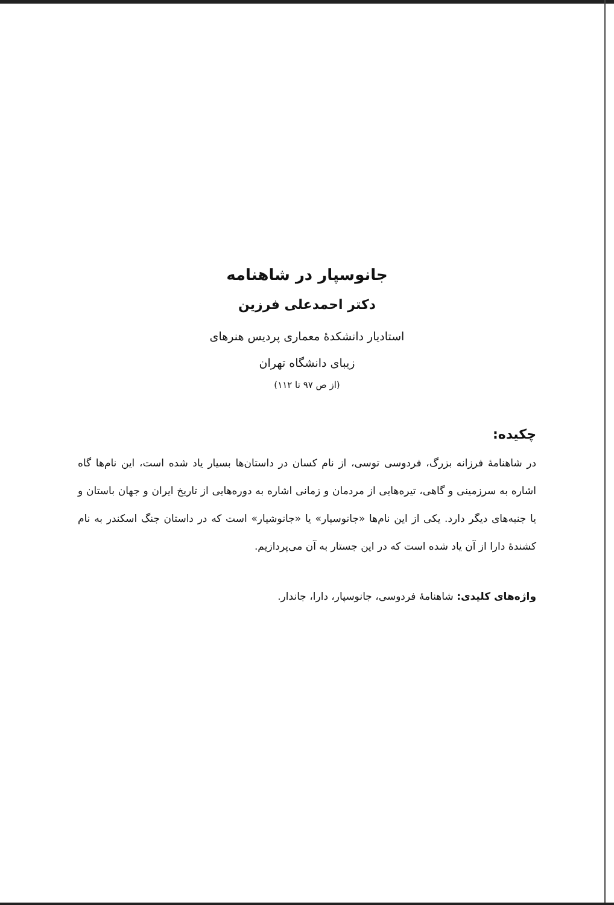جانوسپار در شاهنامه
دکتر احمدعلی فرزین
استادیار دانشکدهٔ معماری پردیس هنرهای
زیبای دانشگاه تهران
(از ص ۹۷ تا ۱۱۲)
چکیده:
در شاهنامهٔ فرزانه بزرگ، فردوسی توسی، از نام کسان در داستان‌ها بسیار یاد شده است، این نام‌ها گاه اشاره به سرزمینی و گاهی، تیره‌هایی از مردمان و زمانی اشاره به دوره‌هایی از تاریخ ایران و جهان باستان و یا جنبه‌های دیگر دارد. یکی از این نام‌ها «جانوسپار» یا «جانوشیار» است که در داستان جنگ اسکندر به نام کشندهٔ دارا از آن یاد شده است که در این جستار به آن می‌پردازیم.
واژه‌های کلیدی: شاهنامهٔ فردوسی، جانوسپار، دارا، جاندار.